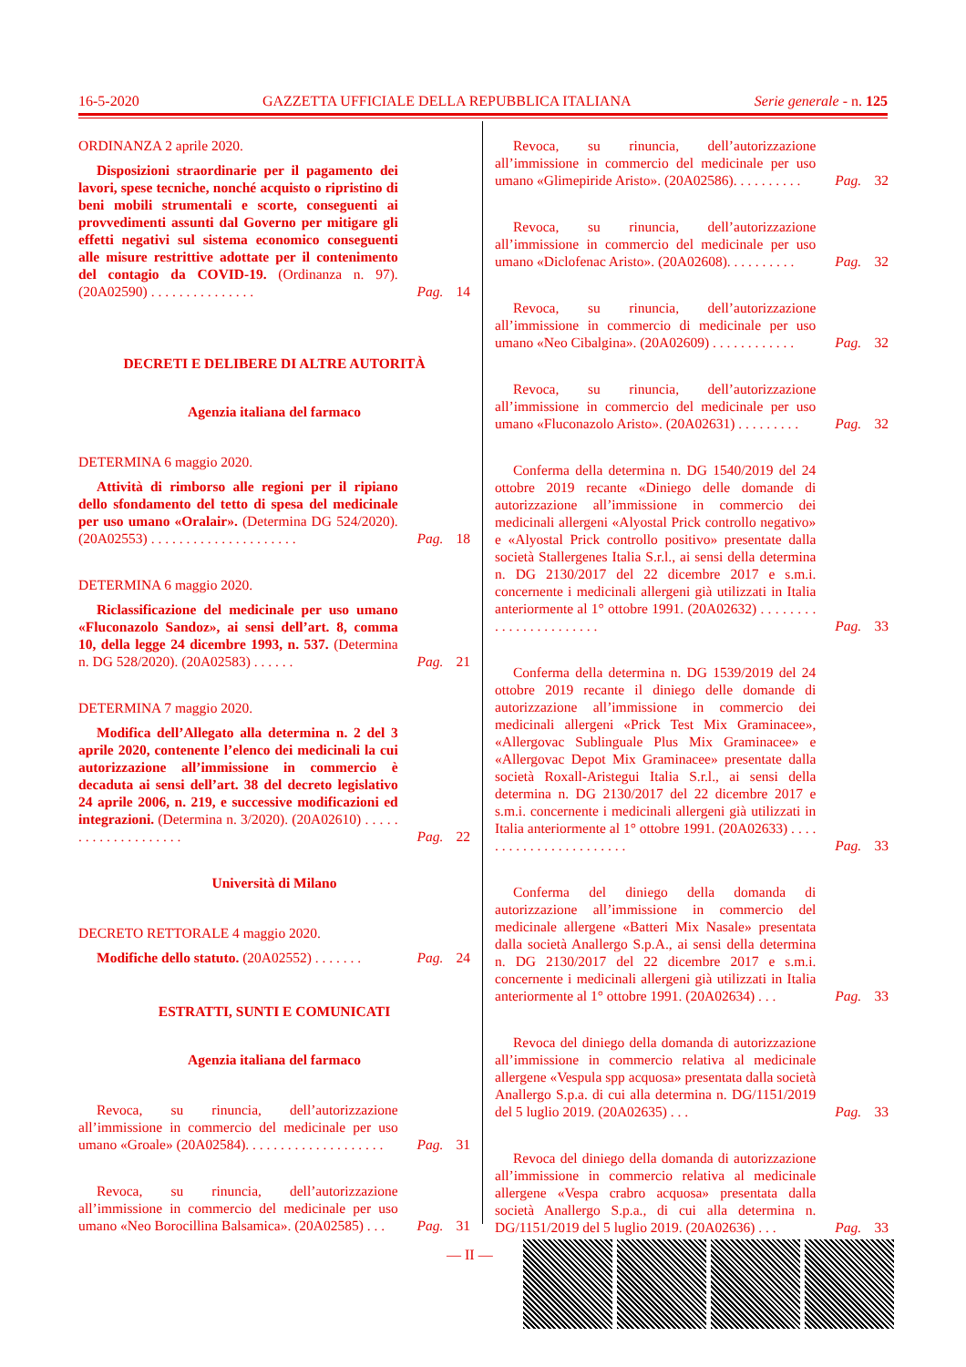16-5-2020 GAZZETTA UFFICIALE DELLA REPUBBLICA ITALIANA Serie generale - n. 125
ORDINANZA 2 aprile 2020.
Disposizioni straordinarie per il pagamento dei lavori, spese tecniche, nonché acquisto o ripristino di beni mobili strumentali e scorte, conseguenti ai provvedimenti assunti dal Governo per mitigare gli effetti negativi sul sistema economico conseguenti alle misure restrittive adottate per il contenimento del contagio da COVID-19. (Ordinanza n. 97). (20A02590) . . . . . . . . . . . . . . .
Pag.
14
DECRETI E DELIBERE DI ALTRE AUTORITÀ
Agenzia italiana del farmaco
DETERMINA 6 maggio 2020.
Attività di rimborso alle regioni per il ripiano dello sfondamento del tetto di spesa del medicinale per uso umano «Oralair». (Determina DG 524/2020). (20A02553) . . . . . . . . . . . . . . . . . . . . .
Pag.
18
DETERMINA 6 maggio 2020.
Riclassificazione del medicinale per uso umano «Fluconazolo Sandoz», ai sensi dell’art. 8, comma 10, della legge 24 dicembre 1993, n. 537. (Determina n. DG 528/2020). (20A02583) . . . . . .
Pag.
21
DETERMINA 7 maggio 2020.
Modifica dell’Allegato alla determina n. 2 del 3 aprile 2020, contenente l’elenco dei medicinali la cui autorizzazione all’immissione in commercio è decaduta ai sensi dell’art. 38 del decreto legislativo 24 aprile 2006, n. 219, e successive modificazioni ed integrazioni. (Determina n. 3/2020). (20A02610) . . . . . . . . . . . . . . . . . . . .
Pag.
22
Università di Milano
DECRETO RETTORALE 4 maggio 2020.
Modifiche dello statuto. (20A02552) . . . . . . .
Pag.
24
ESTRATTI, SUNTI E COMUNICATI
Agenzia italiana del farmaco
Revoca, su rinuncia, dell’autorizzazione all’immissione in commercio del medicinale per uso umano «Groale» (20A02584). . . . . . . . . . . . . . . . . . . .
Pag.
31
Revoca, su rinuncia, dell’autorizzazione all’immissione in commercio del medicinale per uso umano «Neo Borocillina Balsamica». (20A02585) . . .
Pag.
31
Revoca, su rinuncia, dell’autorizzazione all’immissione in commercio del medicinale per uso umano «Glimepiride Aristo». (20A02586). . . . . . . . . .
Pag.
32
Revoca, su rinuncia, dell’autorizzazione all’immissione in commercio del medicinale per uso umano «Diclofenac Aristo». (20A02608). . . . . . . . . .
Pag.
32
Revoca, su rinuncia, dell’autorizzazione all’immissione in commercio di medicinale per uso umano «Neo Cibalgina». (20A02609) . . . . . . . . . . . .
Pag.
32
Revoca, su rinuncia, dell’autorizzazione all’immissione in commercio del medicinale per uso umano «Fluconazolo Aristo». (20A02631) . . . . . . . . .
Pag.
32
Conferma della determina n. DG 1540/2019 del 24 ottobre 2019 recante «Diniego delle domande di autorizzazione all’immissione in commercio dei medicinali allergeni «Alyostal Prick controllo negativo» e «Alyostal Prick controllo positivo» presentate dalla società Stallergenes Italia S.r.l., ai sensi della determina n. DG 2130/2017 del 22 dicembre 2017 e s.m.i. concernente i medicinali allergeni già utilizzati in Italia anteriormente al 1° ottobre 1991. (20A02632) . . . . . . . . . . . . . . . . . . . . . . .
Pag.
33
Conferma della determina n. DG 1539/2019 del 24 ottobre 2019 recante il diniego delle domande di autorizzazione all’immissione in commercio dei medicinali allergeni «Prick Test Mix Graminacee», «Allergovac Sublinguale Plus Mix Graminacee» e «Allergovac Depot Mix Graminacee» presentate dalla società Roxall-Aristegui Italia S.r.l., ai sensi della determina n. DG 2130/2017 del 22 dicembre 2017 e s.m.i. concernente i medicinali allergeni già utilizzati in Italia anteriormente al 1° ottobre 1991. (20A02633) . . . . . . . . . . . . . . . . . . . . . . .
Pag.
33
Conferma del diniego della domanda di autorizzazione all’immissione in commercio del medicinale allergene «Batteri Mix Nasale» presentata dalla società Anallergo S.p.A., ai sensi della determina n. DG 2130/2017 del 22 dicembre 2017 e s.m.i. concernente i medicinali allergeni già utilizzati in Italia anteriormente al 1° ottobre 1991. (20A02634) . . .
Pag.
33
Revoca del diniego della domanda di autorizzazione all’immissione in commercio relativa al medicinale allergene «Vespula spp acquosa» presentata dalla società Anallergo S.p.a. di cui alla determina n. DG/1151/2019 del 5 luglio 2019. (20A02635) . . .
Pag.
33
Revoca del diniego della domanda di autorizzazione all’immissione in commercio relativa al medicinale allergene «Vespa crabro acquosa» presentata dalla società Anallergo S.p.a., di cui alla determina n. DG/1151/2019 del 5 luglio 2019. (20A02636) . . .
Pag.
33
— II —